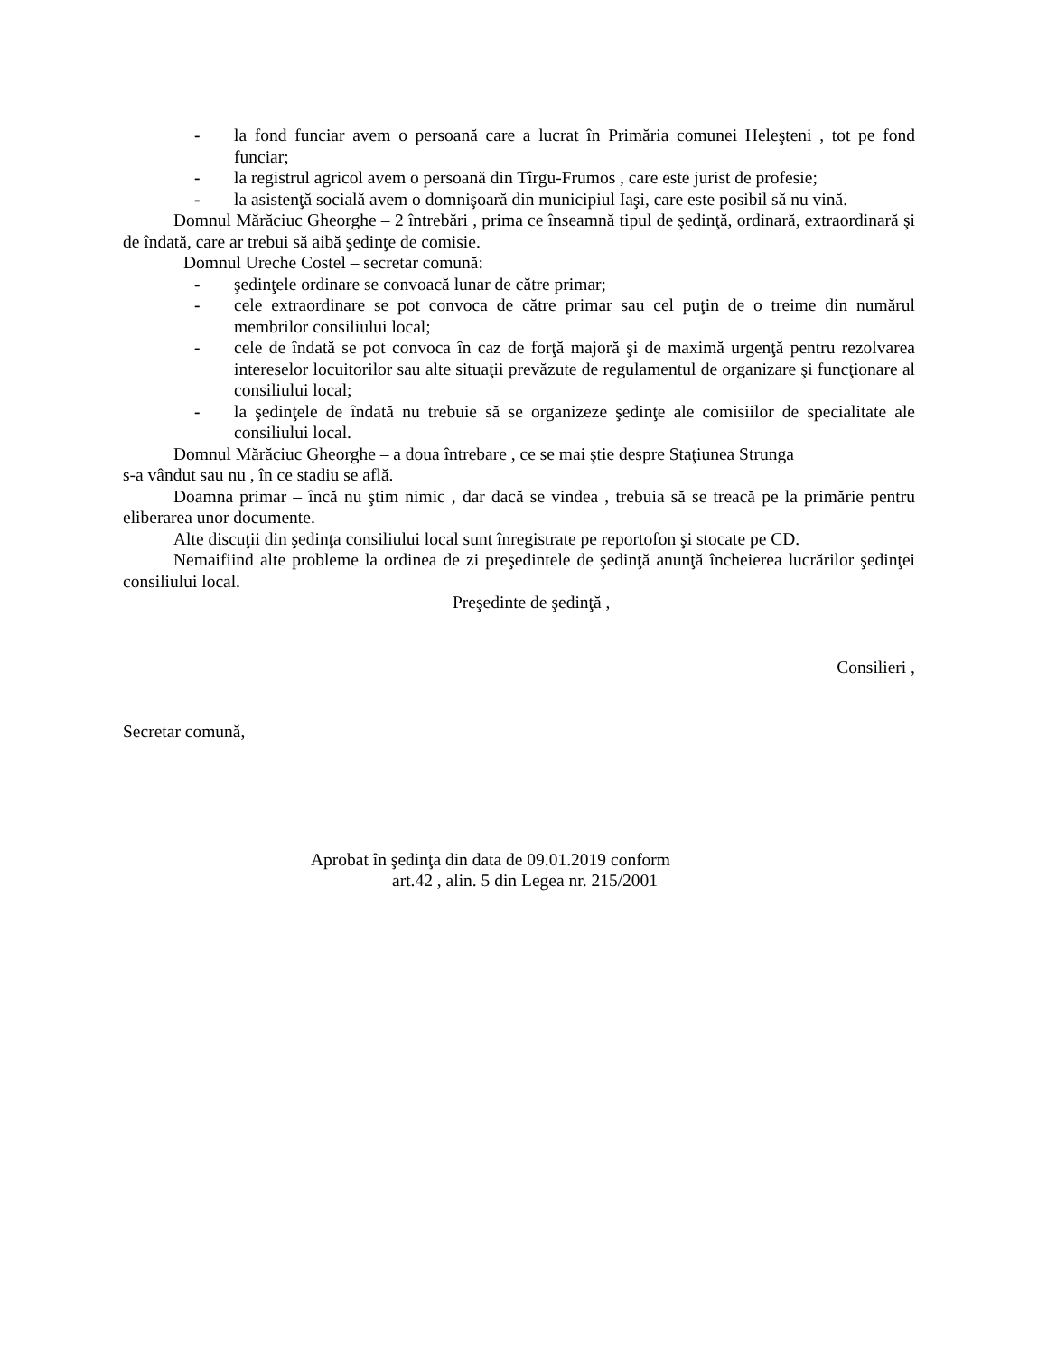- la fond funciar avem o persoană care a lucrat în Primăria comunei Heleşteni , tot pe fond funciar;
- la registrul agricol avem o persoană din Tîrgu-Frumos , care este jurist de profesie;
- la asistenţă socială avem o domnişoară din municipiul Iaşi, care este posibil să nu vină.
Domnul Mărăciuc Gheorghe – 2 întrebări , prima ce înseamnă tipul de şedinţă, ordinară, extraordinară şi de îndată, care ar trebui să aibă şedinţe de comisie.
Domnul Ureche Costel – secretar comună:
- şedinţele ordinare se convoacă lunar de către primar;
- cele extraordinare se pot convoca de către primar sau cel puţin de o treime din numărul membrilor consiliului local;
- cele de îndată se pot convoca în caz de forţă majoră şi de maximă urgenţă pentru rezolvarea intereselor locuitorilor sau alte situaţii prevăzute de regulamentul de organizare şi funcţionare al consiliului local;
- la şedinţele de îndată nu trebuie să se organizeze şedinţe ale comisiilor de specialitate ale consiliului local.
Domnul Mărăciuc Gheorghe – a doua întrebare , ce se mai ştie despre Staţiunea Strunga
s-a vândut sau nu , în ce stadiu se află.
Doamna primar – încă nu ştim nimic , dar dacă se vindea , trebuia să se treacă pe la primărie pentru eliberarea unor documente.
Alte discuţii din şedinţa consiliului local sunt înregistrate pe reportofon şi stocate pe CD.
Nemaifiind alte probleme la ordinea de zi preşedintele de şedinţă anunţă încheierea lucrărilor şedinţei consiliului local.
Preşedinte de şedinţă ,
Consilieri ,
Secretar comună,
Aprobat în şedinţa din data de 09.01.2019 conform
art.42 , alin. 5 din Legea nr. 215/2001